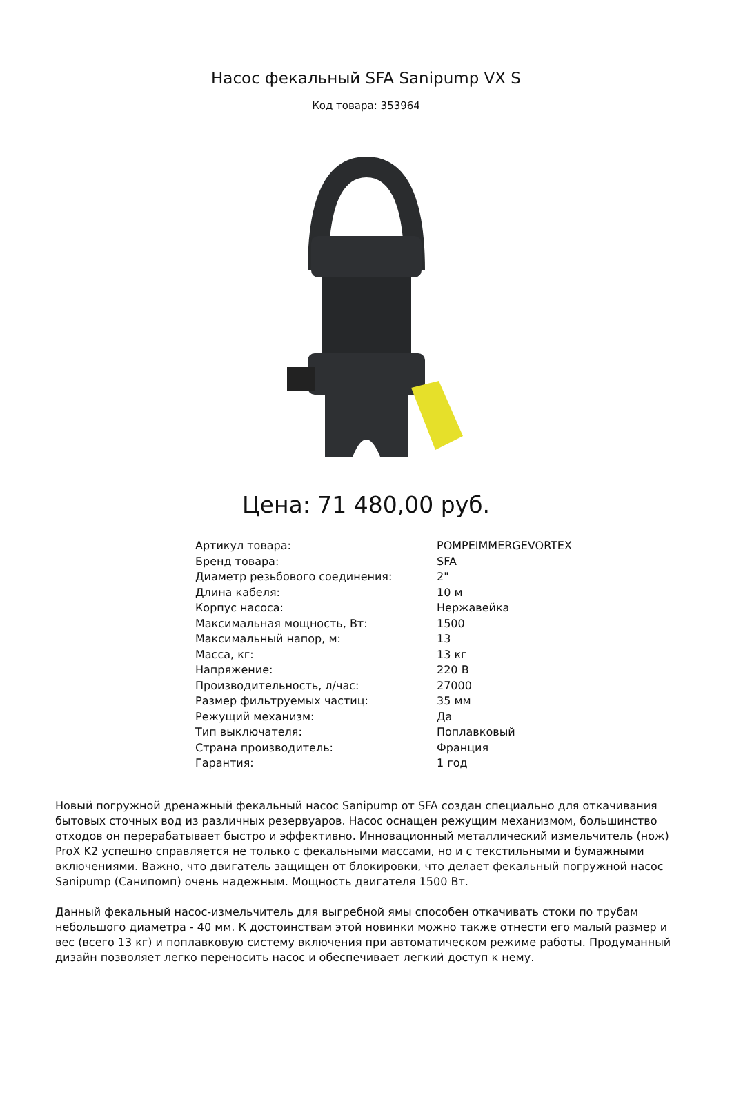Насос фекальный SFA Sanipump VX S
Код товара: 353964
Цена: 71 480,00 руб.
| Артикул товара: | POMPEIMMERGEVORTEX |
| Бренд товара: | SFA |
| Диаметр резьбового соединения: | 2" |
| Длина кабеля: | 10 м |
| Корпус насоса: | Нержавейка |
| Максимальная мощность, Вт: | 1500 |
| Максимальный напор, м: | 13 |
| Масса, кг: | 13 кг |
| Напряжение: | 220 В |
| Производительность, л/час: | 27000 |
| Размер фильтруемых частиц: | 35 мм |
| Режущий механизм: | Да |
| Тип выключателя: | Поплавковый |
| Страна производитель: | Франция |
| Гарантия: | 1 год |
Новый погружной дренажный фекальный насос Sanipump от SFA создан специально для откачивания бытовых сточных вод из различных резервуаров. Насос оснащен режущим механизмом, большинство отходов он перерабатывает быстро и эффективно. Инновационный металлический измельчитель (нож) ProX K2 успешно справляется не только с фекальными массами, но и с текстильными и бумажными включениями. Важно, что двигатель защищен от блокировки, что делает фекальный погружной насос Sanipump (Санипомп) очень надежным. Мощность двигателя 1500 Вт.
Данный фекальный насос-измельчитель для выгребной ямы способен откачивать стоки по трубам небольшого диаметра - 40 мм. К достоинствам этой новинки можно также отнести его малый размер и вес (всего 13 кг) и поплавковую систему включения при автоматическом режиме работы. Продуманный дизайн позволяет легко переносить насос и обеспечивает легкий доступ к нему.